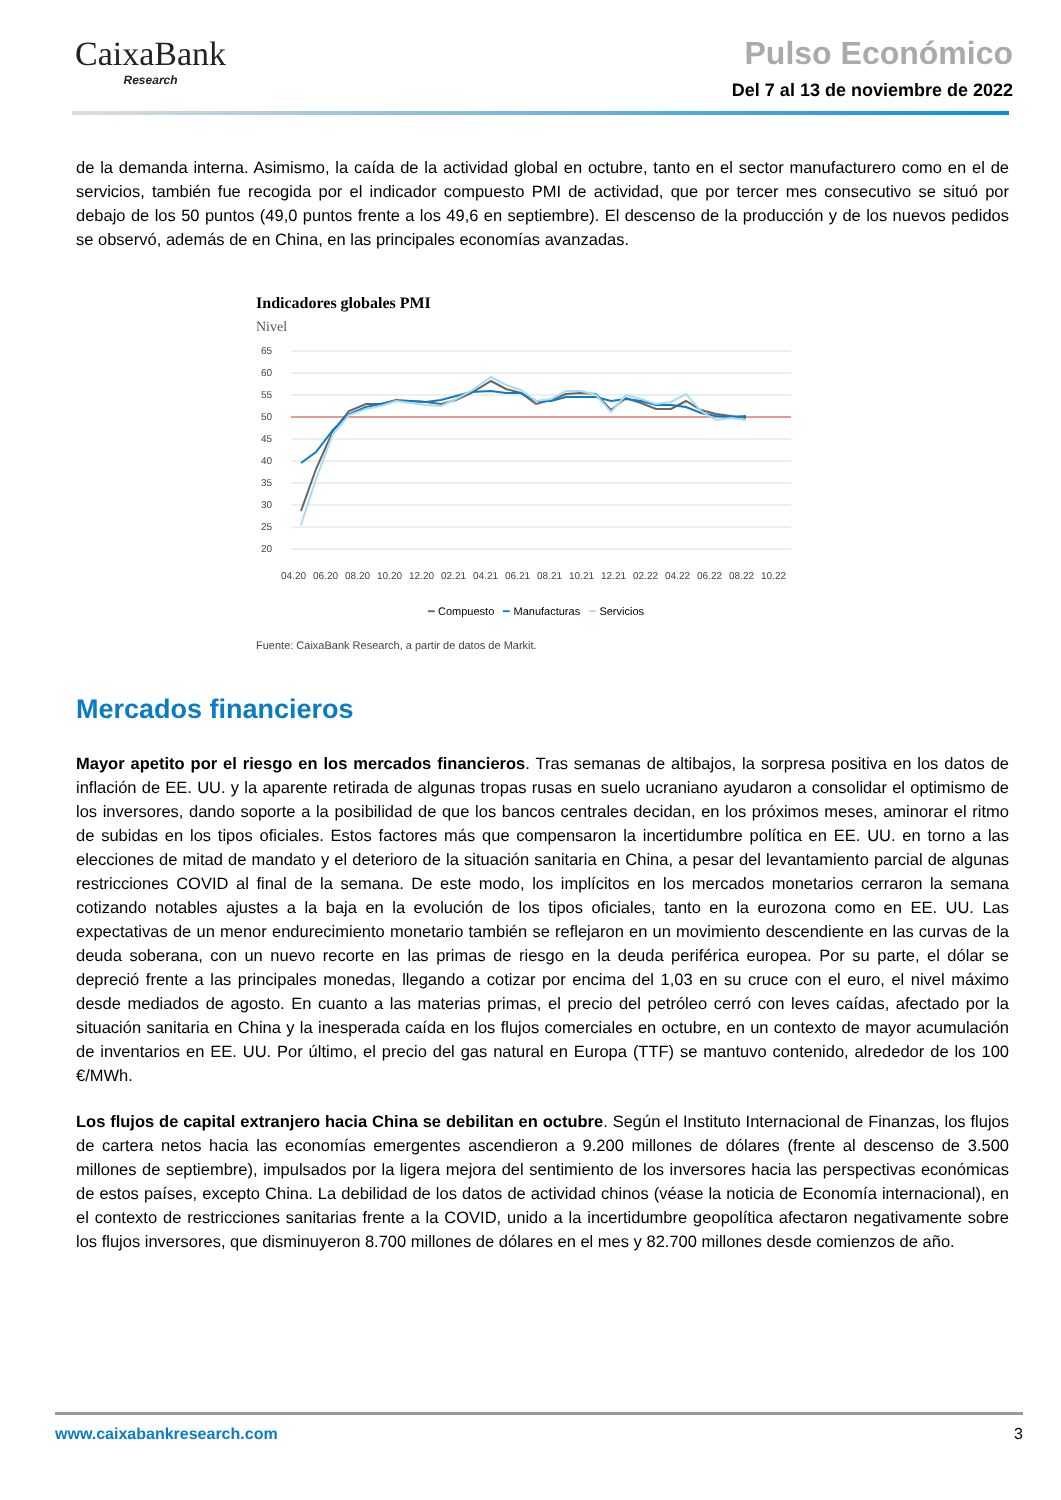CaixaBank
Research
Pulso Económico
Del 7 al 13 de noviembre de 2022
de la demanda interna. Asimismo, la caída de la actividad global en octubre, tanto en el sector manufacturero como en el de servicios, también fue recogida por el indicador compuesto PMI de actividad, que por tercer mes consecutivo se situó por debajo de los 50 puntos (49,0 puntos frente a los 49,6 en septiembre). El descenso de la producción y de los nuevos pedidos se observó, además de en China, en las principales economías avanzadas.
Indicadores globales PMI
Nivel
65
60
55
50
45
40
35
30
25
20
04.20
06.20
08.20
10.20
12.20
02.21
04.21
06.21
08.21
10.21
12.21
02.22
04.22
06.22
08.22
10.22
━ Compuesto ━ Manufacturas ━ Servicios
Fuente: CaixaBank Research, a partir de datos de Markit.
Mercados financieros
Mayor apetito por el riesgo en los mercados financieros. Tras semanas de altibajos, la sorpresa positiva en los datos de inflación de EE. UU. y la aparente retirada de algunas tropas rusas en suelo ucraniano ayudaron a consolidar el optimismo de los inversores, dando soporte a la posibilidad de que los bancos centrales decidan, en los próximos meses, aminorar el ritmo de subidas en los tipos oficiales. Estos factores más que compensaron la incertidumbre política en EE. UU. en torno a las elecciones de mitad de mandato y el deterioro de la situación sanitaria en China, a pesar del levantamiento parcial de algunas restricciones COVID al final de la semana. De este modo, los implícitos en los mercados monetarios cerraron la semana cotizando notables ajustes a la baja en la evolución de los tipos oficiales, tanto en la eurozona como en EE. UU. Las expectativas de un menor endurecimiento monetario también se reflejaron en un movimiento descendiente en las curvas de la deuda soberana, con un nuevo recorte en las primas de riesgo en la deuda periférica europea. Por su parte, el dólar se depreció frente a las principales monedas, llegando a cotizar por encima del 1,03 en su cruce con el euro, el nivel máximo desde mediados de agosto. En cuanto a las materias primas, el precio del petróleo cerró con leves caídas, afectado por la situación sanitaria en China y la inesperada caída en los flujos comerciales en octubre, en un contexto de mayor acumulación de inventarios en EE. UU. Por último, el precio del gas natural en Europa (TTF) se mantuvo contenido, alrededor de los 100 €/MWh.
Los flujos de capital extranjero hacia China se debilitan en octubre. Según el Instituto Internacional de Finanzas, los flujos de cartera netos hacia las economías emergentes ascendieron a 9.200 millones de dólares (frente al descenso de 3.500 millones de septiembre), impulsados por la ligera mejora del sentimiento de los inversores hacia las perspectivas económicas de estos países, excepto China. La debilidad de los datos de actividad chinos (véase la noticia de Economía internacional), en el contexto de restricciones sanitarias frente a la COVID, unido a la incertidumbre geopolítica afectaron negativamente sobre los flujos inversores, que disminuyeron 8.700 millones de dólares en el mes y 82.700 millones desde comienzos de año.
www.caixabankresearch.com 3